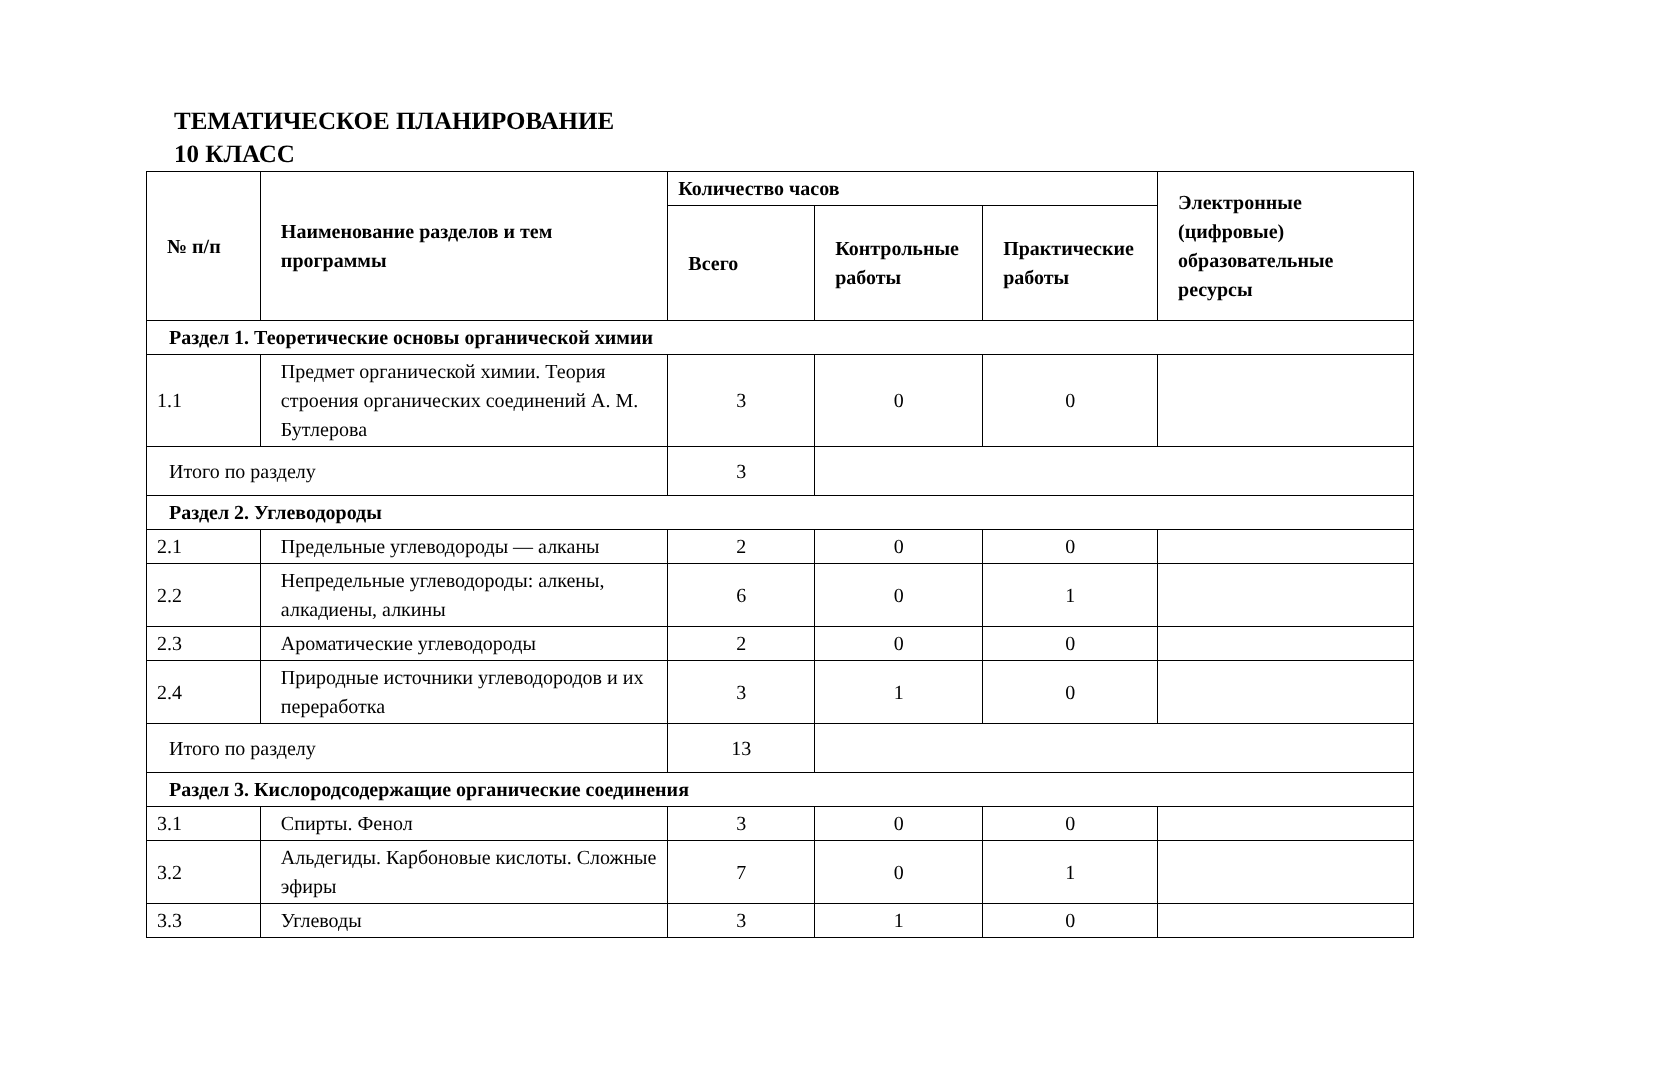ТЕМАТИЧЕСКОЕ ПЛАНИРОВАНИЕ
10 КЛАСС
| № п/п | Наименование разделов и тем программы | Количество часов | | | Электронные (цифровые) образовательные ресурсы |
| --- | --- | --- | --- | --- | --- |
| | | Всего | Контрольные работы | Практические работы | |
| Раздел 1. Теоретические основы органической химии | | | | | |
| 1.1 | Предмет органической химии. Теория строения органических соединений А. М. Бутлерова | 3 | 0 | 0 | |
| Итого по разделу | | 3 | | | |
| Раздел 2. Углеводороды | | | | | |
| 2.1 | Предельные углеводороды — алканы | 2 | 0 | 0 | |
| 2.2 | Непредельные углеводороды: алкены, алкадиены, алкины | 6 | 0 | 1 | |
| 2.3 | Ароматические углеводороды | 2 | 0 | 0 | |
| 2.4 | Природные источники углеводородов и их переработка | 3 | 1 | 0 | |
| Итого по разделу | | 13 | | | |
| Раздел 3. Кислородсодержащие органические соединения | | | | | |
| 3.1 | Спирты. Фенол | 3 | 0 | 0 | |
| 3.2 | Альдегиды. Карбоновые кислоты. Сложные эфиры | 7 | 0 | 1 | |
| 3.3 | Углеводы | 3 | 1 | 0 | |